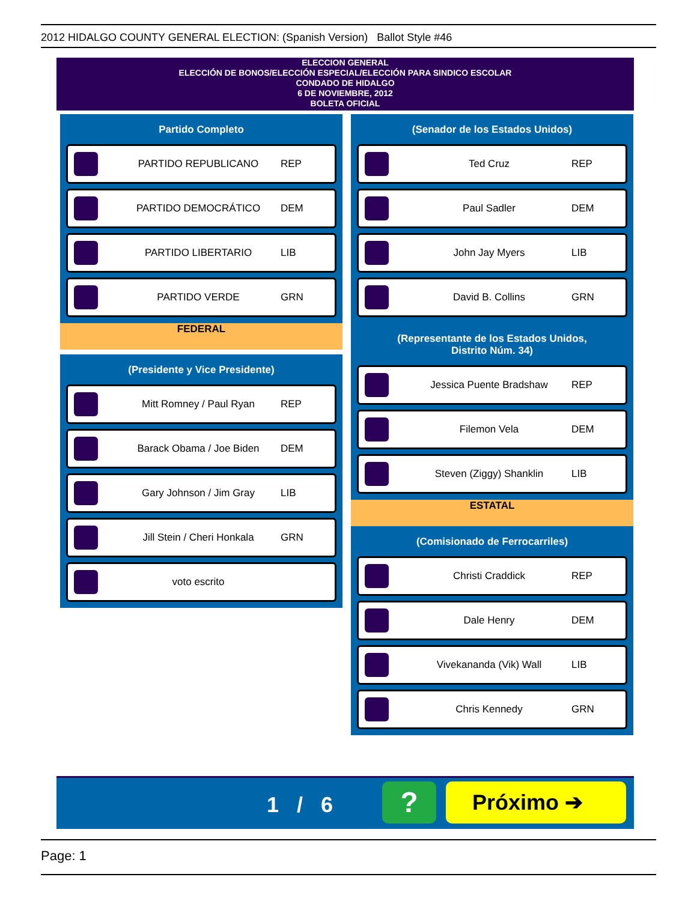2012 HIDALGO COUNTY GENERAL ELECTION: (Spanish Version) Ballot Style #46
ELECCION GENERAL
ELECCIÓN DE BONOS/ELECCIÓN ESPECIAL/ELECCIÓN PARA SINDICO ESCOLAR
CONDADO DE HIDALGO
6 DE NOVIEMBRE, 2012
BOLETA OFICIAL
Partido Completo
PARTIDO REPUBLICANO REP
PARTIDO DEMOCRÁTICO DEM
PARTIDO LIBERTARIO LIB
PARTIDO VERDE GRN
FEDERAL
(Presidente y Vice Presidente)
Mitt Romney / Paul Ryan REP
Barack Obama / Joe Biden DEM
Gary Johnson / Jim Gray LIB
Jill Stein / Cheri Honkala GRN
voto escrito
(Senador de los Estados Unidos)
Ted Cruz REP
Paul Sadler DEM
John Jay Myers LIB
David B. Collins GRN
(Representante de los Estados Unidos,
Distrito Núm. 34)
Jessica Puente Bradshaw REP
Filemon Vela DEM
Steven (Ziggy) Shanklin LIB
ESTATAL
(Comisionado de Ferrocarriles)
Christi Craddick REP
Dale Henry DEM
Vivekananda (Vik) Wall LIB
Chris Kennedy GRN
1 / 6 ? Próximo ➔
Page: 1